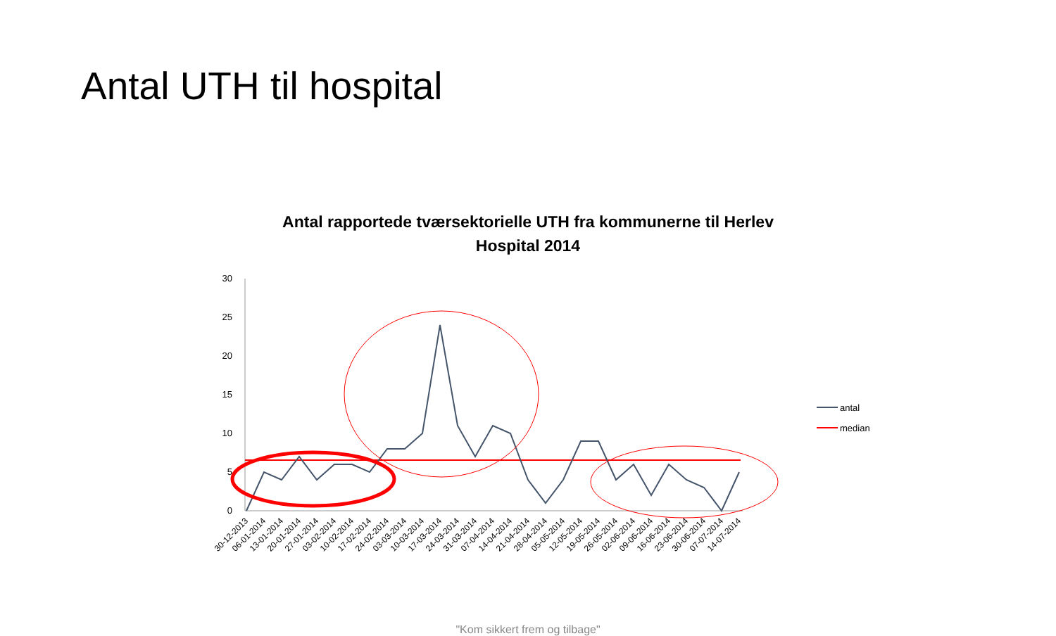Antal UTH til hospital
Antal rapportede tværsektorielle UTH fra kommunerne til Herlev
Hospital 2014
30
25
20
15
10
5
0
antal
median
30-12-2013
06-01-2014
13-01-2014
20-01-2014
27-01-2014
03-02-2014
10-02-2014
17-02-2014
24-02-2014
03-03-2014
10-03-2014
17-03-2014
24-03-2014
31-03-2014
07-04-2014
14-04-2014
21-04-2014
28-04-2014
05-05-2014
12-05-2014
19-05-2014
26-05-2014
02-06-2014
09-06-2014
16-06-2014
23-06-2014
30-06-2014
07-07-2014
14-07-2014
"Kom sikkert frem og tilbage"